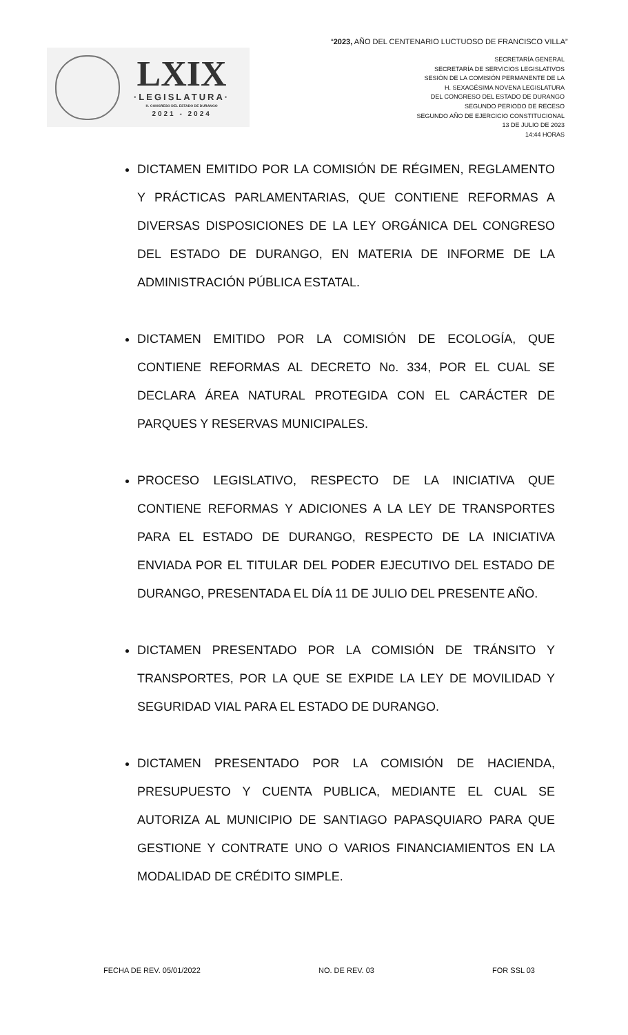“2023, AÑO DEL CENTENARIO LUCTUOSO DE FRANCISCO VILLA”
LXIX
·LEGISLATURA·
H. CONGRESO DEL ESTADO DE DURANGO
2021 - 2024
SECRETARÍA GENERAL
SECRETARÍA DE SERVICIOS LEGISLATIVOS
SESIÓN DE LA COMISIÓN PERMANENTE DE LA
H. SEXAGÉSIMA NOVENA LEGISLATURA
DEL CONGRESO DEL ESTADO DE DURANGO
SEGUNDO PERIODO DE RECESO
SEGUNDO AÑO DE EJERCICIO CONSTITUCIONAL
13 DE JULIO DE 2023
14:44 HORAS
DICTAMEN EMITIDO POR LA COMISIÓN DE RÉGIMEN, REGLAMENTO Y PRÁCTICAS PARLAMENTARIAS, QUE CONTIENE REFORMAS A DIVERSAS DISPOSICIONES DE LA LEY ORGÁNICA DEL CONGRESO DEL ESTADO DE DURANGO, EN MATERIA DE INFORME DE LA ADMINISTRACIÓN PÚBLICA ESTATAL.
DICTAMEN EMITIDO POR LA COMISIÓN DE ECOLOGÍA, QUE CONTIENE REFORMAS AL DECRETO No. 334, POR EL CUAL SE DECLARA ÁREA NATURAL PROTEGIDA CON EL CARÁCTER DE PARQUES Y RESERVAS MUNICIPALES.
PROCESO LEGISLATIVO, RESPECTO DE LA INICIATIVA QUE CONTIENE REFORMAS Y ADICIONES A LA LEY DE TRANSPORTES PARA EL ESTADO DE DURANGO, RESPECTO DE LA INICIATIVA ENVIADA POR EL TITULAR DEL PODER EJECUTIVO DEL ESTADO DE DURANGO, PRESENTADA EL DÍA 11 DE JULIO DEL PRESENTE AÑO.
DICTAMEN PRESENTADO POR LA COMISIÓN DE TRÁNSITO Y TRANSPORTES, POR LA QUE SE EXPIDE LA LEY DE MOVILIDAD Y SEGURIDAD VIAL PARA EL ESTADO DE DURANGO.
DICTAMEN PRESENTADO POR LA COMISIÓN DE HACIENDA, PRESUPUESTO Y CUENTA PUBLICA, MEDIANTE EL CUAL SE AUTORIZA AL MUNICIPIO DE SANTIAGO PAPASQUIARO PARA QUE GESTIONE Y CONTRATE UNO O VARIOS FINANCIAMIENTOS EN LA MODALIDAD DE CRÉDITO SIMPLE.
FECHA DE REV. 05/01/2022 NO. DE REV. 03 FOR SSL 03